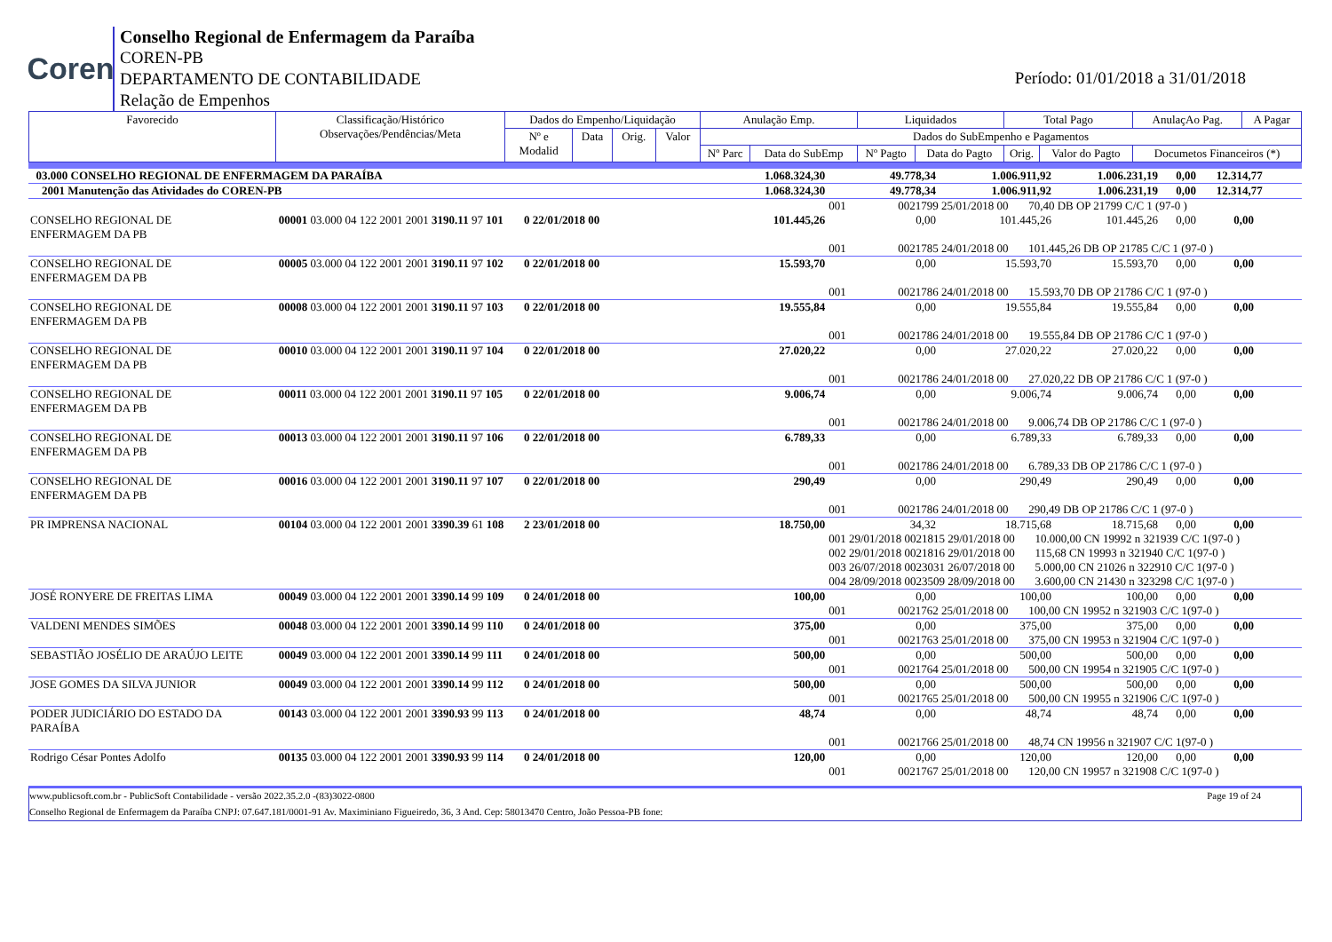Coren
Conselho Regional de Enfermagem da Paraíba
COREN-PB
DEPARTAMENTO DE CONTABILIDADE
Relação de Empenhos
Período: 01/01/2018 a 31/01/2018
| Favorecido | Classificação/Histórico Observações/Pendências/Meta | Dados do Empenho/Liquidação | | | | Anulação Emp. | | Liquidados | | Total Pago | | AnulaçAo Pag. | A Pagar |
| --- | --- | --- | --- | --- | --- | --- | --- | --- | --- | --- | --- | --- | --- |
| | | Nº e Modalid | Data | Orig. | Valor | Dados do SubEmpenho e Pagamentos | | | | | | | |
| | | | | | | Nº Parc | Data do SubEmp | Nº Pagto | Data do Pagto | Orig. | Valor do Pagto | Documetos Financeiros (*) | |
| 03.000 CONSELHO REGIONAL DE ENFERMAGEM DA PARAÍBA | | | 1.068.324,30 | 49.778,34 | 1.006.911,92 | 1.006.231,19 | 0,00 12.314,77 |
| 2001 Manutenção das Atividades do COREN-PB | | | 1.068.324,30 | 49.778,34 | 1.006.911,92 | 1.006.231,19 | 0,00 12.314,77 |
| | | | | 001 0021799 25/01/2018 00 70,40 DB OP 21799 C/C 1 (97-0 ) | | | |
| CONSELHO REGIONAL DE ENFERMAGEM DA PB | 00001 03.000 04 122 2001 2001 3190.11 97 101 | 0 22/01/2018 00 | 101.445,26 | 0,00 | 101.445,26 | 101.445,26 | 0,00 0,00 |
| | | | | 001 0021785 24/01/2018 00 101.445,26 DB OP 21785 C/C 1 (97-0 ) | | | |
| CONSELHO REGIONAL DE ENFERMAGEM DA PB | 00005 03.000 04 122 2001 2001 3190.11 97 102 | 0 22/01/2018 00 | 15.593,70 | 0,00 | 15.593,70 | 15.593,70 | 0,00 0,00 |
| | | | | 001 0021786 24/01/2018 00 15.593,70 DB OP 21786 C/C 1 (97-0 ) | | | |
| CONSELHO REGIONAL DE ENFERMAGEM DA PB | 00008 03.000 04 122 2001 2001 3190.11 97 103 | 0 22/01/2018 00 | 19.555,84 | 0,00 | 19.555,84 | 19.555,84 | 0,00 0,00 |
| | | | | 001 0021786 24/01/2018 00 19.555,84 DB OP 21786 C/C 1 (97-0 ) | | | |
| CONSELHO REGIONAL DE ENFERMAGEM DA PB | 00010 03.000 04 122 2001 2001 3190.11 97 104 | 0 22/01/2018 00 | 27.020,22 | 0,00 | 27.020,22 | 27.020,22 | 0,00 0,00 |
| | | | | 001 0021786 24/01/2018 00 27.020,22 DB OP 21786 C/C 1 (97-0 ) | | | |
| CONSELHO REGIONAL DE ENFERMAGEM DA PB | 00011 03.000 04 122 2001 2001 3190.11 97 105 | 0 22/01/2018 00 | 9.006,74 | 0,00 | 9.006,74 | 9.006,74 | 0,00 0,00 |
| | | | | 001 0021786 24/01/2018 00 9.006,74 DB OP 21786 C/C 1 (97-0 ) | | | |
| CONSELHO REGIONAL DE ENFERMAGEM DA PB | 00013 03.000 04 122 2001 2001 3190.11 97 106 | 0 22/01/2018 00 | 6.789,33 | 0,00 | 6.789,33 | 6.789,33 | 0,00 0,00 |
| | | | | 001 0021786 24/01/2018 00 6.789,33 DB OP 21786 C/C 1 (97-0 ) | | | |
| CONSELHO REGIONAL DE ENFERMAGEM DA PB | 00016 03.000 04 122 2001 2001 3190.11 97 107 | 0 22/01/2018 00 | 290,49 | 0,00 | 290,49 | 290,49 | 0,00 0,00 |
| | | | | 001 0021786 24/01/2018 00 290,49 DB OP 21786 C/C 1 (97-0 ) | | | |
| PR IMPRENSA NACIONAL | 00104 03.000 04 122 2001 2001 3390.39 61 108 | 2 23/01/2018 00 | 18.750,00 | 34,32 | 18.715,68 | 18.715,68 | 0,00 0,00 |
| | | | | 001 29/01/2018 0021815 29/01/2018 00 10.000,00 CN 19992 n 321939 C/C 1(97-0 ) | | | |
| | | | | 002 29/01/2018 0021816 29/01/2018 00 115,68 CN 19993 n 321940 C/C 1(97-0 ) | | | |
| | | | | 003 26/07/2018 0023031 26/07/2018 00 5.000,00 CN 21026 n 322910 C/C 1(97-0 ) | | | |
| | | | | 004 28/09/2018 0023509 28/09/2018 00 3.600,00 CN 21430 n 323298 C/C 1(97-0 ) | | | |
| JOSÉ RONYERE DE FREITAS LIMA | 00049 03.000 04 122 2001 2001 3390.14 99 109 | 0 24/01/2018 00 | 100,00 | 0,00 | 100,00 | 100,00 | 0,00 0,00 |
| | | | | 001 0021762 25/01/2018 00 100,00 CN 19952 n 321903 C/C 1(97-0 ) | | | |
| VALDENI MENDES SIMÕES | 00048 03.000 04 122 2001 2001 3390.14 99 110 | 0 24/01/2018 00 | 375,00 | 0,00 | 375,00 | 375,00 | 0,00 0,00 |
| | | | | 001 0021763 25/01/2018 00 375,00 CN 19953 n 321904 C/C 1(97-0 ) | | | |
| SEBASTIÃO JOSÉLIO DE ARAÚJO LEITE | 00049 03.000 04 122 2001 2001 3390.14 99 111 | 0 24/01/2018 00 | 500,00 | 0,00 | 500,00 | 500,00 | 0,00 0,00 |
| | | | | 001 0021764 25/01/2018 00 500,00 CN 19954 n 321905 C/C 1(97-0 ) | | | |
| JOSE GOMES DA SILVA JUNIOR | 00049 03.000 04 122 2001 2001 3390.14 99 112 | 0 24/01/2018 00 | 500,00 | 0,00 | 500,00 | 500,00 | 0,00 0,00 |
| | | | | 001 0021765 25/01/2018 00 500,00 CN 19955 n 321906 C/C 1(97-0 ) | | | |
| PODER JUDICIÁRIO DO ESTADO DA PARAÍBA | 00143 03.000 04 122 2001 2001 3390.93 99 113 | 0 24/01/2018 00 | 48,74 | 0,00 | 48,74 | 48,74 | 0,00 0,00 |
| | | | | 001 0021766 25/01/2018 00 48,74 CN 19956 n 321907 C/C 1(97-0 ) | | | |
| Rodrigo César Pontes Adolfo | 00135 03.000 04 122 2001 2001 3390.93 99 114 | 0 24/01/2018 00 | 120,00 | 0,00 | 120,00 | 120,00 | 0,00 0,00 |
| | | | | 001 0021767 25/01/2018 00 120,00 CN 19957 n 321908 C/C 1(97-0 ) | | | |
www.publicsoft.com.br - PublicSoft Contabilidade - versão 2022.35.2.0 -(83)3022-0800 Page 19 of 24
Conselho Regional de Enfermagem da Paraíba CNPJ: 07.647.181/0001-91 Av. Maximiniano Figueiredo, 36, 3 And. Cep: 58013470 Centro, João Pessoa-PB fone: